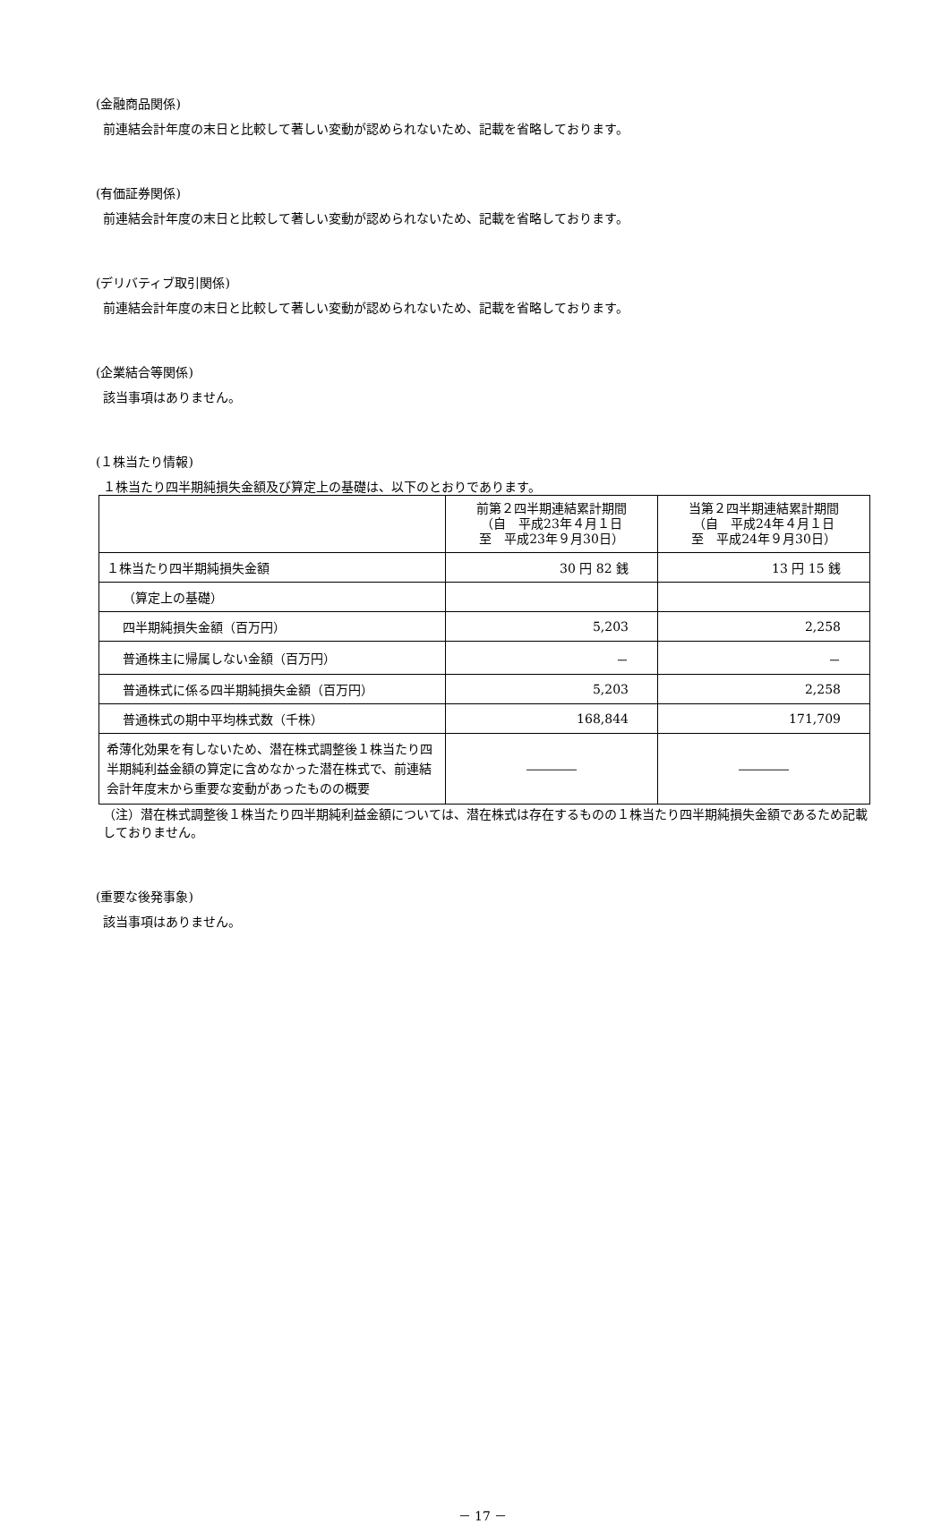(金融商品関係)
前連結会計年度の末日と比較して著しい変動が認められないため、記載を省略しております。
(有価証券関係)
前連結会計年度の末日と比較して著しい変動が認められないため、記載を省略しております。
(デリバティブ取引関係)
前連結会計年度の末日と比較して著しい変動が認められないため、記載を省略しております。
(企業結合等関係)
該当事項はありません。
(１株当たり情報)
１株当たり四半期純損失金額及び算定上の基礎は、以下のとおりであります。
| | 前第２四半期連結累計期間 （自 平成23年４月１日 至 平成23年９月30日） | 当第２四半期連結累計期間 （自 平成24年４月１日 至 平成24年９月30日） |
| --- | --- | --- |
| １株当たり四半期純損失金額 | 30 円 82 銭 | 13 円 15 銭 |
| （算定上の基礎） | | |
| 四半期純損失金額（百万円） | 5,203 | 2,258 |
| 普通株主に帰属しない金額（百万円） | － | － |
| 普通株式に係る四半期純損失金額（百万円） | 5,203 | 2,258 |
| 普通株式の期中平均株式数（千株） | 168,844 | 171,709 |
| 希薄化効果を有しないため、潜在株式調整後１株当たり四半期純利益金額の算定に含めなかった潜在株式で、前連結会計年度末から重要な変動があったものの概要 | ―――― | ―――― |
（注）潜在株式調整後１株当たり四半期純利益金額については、潜在株式は存在するものの１株当たり四半期純損失金額であるため記載しておりません。
(重要な後発事象)
該当事項はありません。
－ 17 －